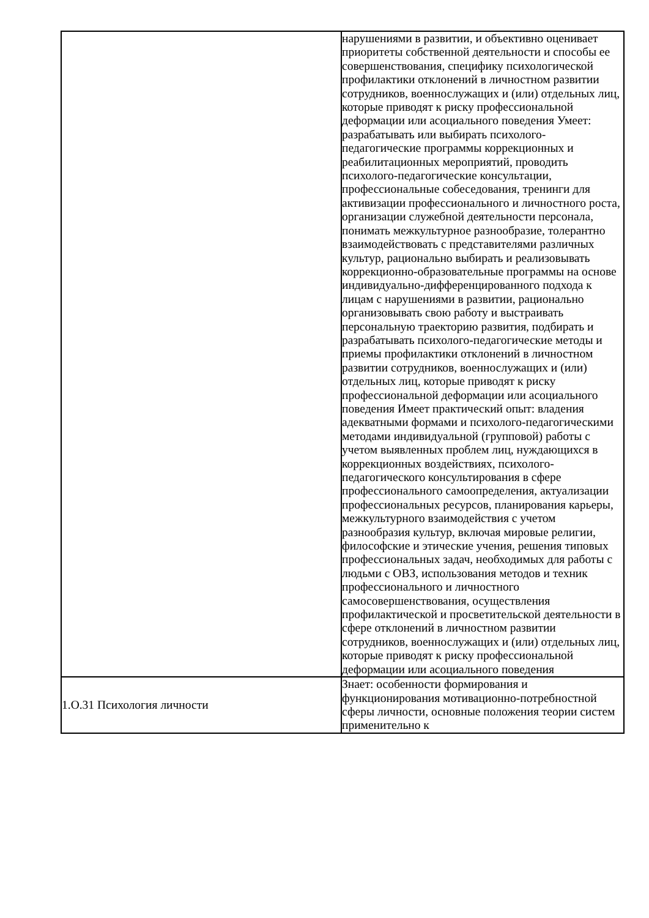| | нарушениями в развитии, и объективно оценивает приоритеты собственной деятельности и способы ее совершенствования, специфику психологической профилактики отклонений в личностном развитии сотрудников, военнослужащих и (или) отдельных лиц, которые приводят к риску профессиональной деформации или асоциального поведения Умеет: разрабатывать или выбирать психолого-педагогические программы коррекционных и реабилитационных мероприятий, проводить психолого-педагогические консультации, профессиональные собеседования, тренинги для активизации профессионального и личностного роста, организации служебной деятельности персонала, понимать межкультурное разнообразие, толерантно взаимодействовать с представителями различных культур, рационально выбирать и реализовывать коррекционно-образовательные программы на основе индивидуально-дифференцированного подхода к лицам с нарушениями в развитии, рационально организовывать свою работу и выстраивать персональную траекторию развития, подбирать и разрабатывать психолого-педагогические методы и приемы профилактики отклонений в личностном развитии сотрудников, военнослужащих и (или) отдельных лиц, которые приводят к риску профессиональной деформации или асоциального поведения Имеет практический опыт: владения адекватными формами и психолого-педагогическими методами индивидуальной (групповой) работы с учетом выявленных проблем лиц, нуждающихся в коррекционных воздействиях, психолого-педагогического консультирования в сфере профессионального самоопределения, актуализации профессиональных ресурсов, планирования карьеры, межкультурного взаимодействия с учетом разнообразия культур, включая мировые религии, философские и этические учения, решения типовых профессиональных задач, необходимых для работы с людьми с ОВЗ, использования методов и техник профессионального и личностного самосовершенствования, осуществления профилактической и просветительской деятельности в сфере отклонений в личностном развитии сотрудников, военнослужащих и (или) отдельных лиц, которые приводят к риску профессиональной деформации или асоциального поведения |
| 1.О.31 Психология личности | Знает: особенности формирования и функционирования мотивационно-потребностной сферы личности, основные положения теории систем применительно к |